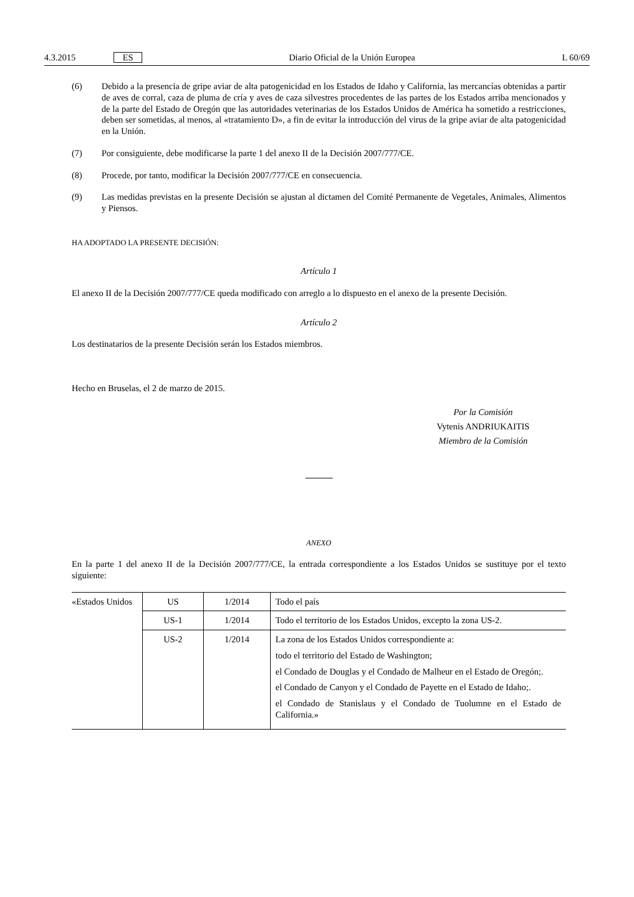4.3.2015 ES Diario Oficial de la Unión Europea L 60/69
(6) Debido a la presencia de gripe aviar de alta patogenicidad en los Estados de Idaho y California, las mercancías obtenidas a partir de aves de corral, caza de pluma de cría y aves de caza silvestres procedentes de las partes de los Estados arriba mencionados y de la parte del Estado de Oregón que las autoridades veterinarias de los Estados Unidos de América ha sometido a restricciones, deben ser sometidas, al menos, al «tratamiento D», a fin de evitar la introducción del virus de la gripe aviar de alta patogenicidad en la Unión.
(7) Por consiguiente, debe modificarse la parte 1 del anexo II de la Decisión 2007/777/CE.
(8) Procede, por tanto, modificar la Decisión 2007/777/CE en consecuencia.
(9) Las medidas previstas en la presente Decisión se ajustan al dictamen del Comité Permanente de Vegetales, Animales, Alimentos y Piensos.
HA ADOPTADO LA PRESENTE DECISIÓN:
Artículo 1
El anexo II de la Decisión 2007/777/CE queda modificado con arreglo a lo dispuesto en el anexo de la presente Decisión.
Artículo 2
Los destinatarios de la presente Decisión serán los Estados miembros.
Hecho en Bruselas, el 2 de marzo de 2015.
Por la Comisión
Vytenis ANDRIUKAITIS
Miembro de la Comisión
ANEXO
En la parte 1 del anexo II de la Decisión 2007/777/CE, la entrada correspondiente a los Estados Unidos se sustituye por el texto siguiente:
| «Estados Unidos | US | 1/2014 | Todo el país |
| | US-1 | 1/2014 | Todo el territorio de los Estados Unidos, excepto la zona US-2. |
| | US-2 | 1/2014 | La zona de los Estados Unidos correspondiente a: todo el territorio del Estado de Washington; el Condado de Douglas y el Condado de Malheur en el Estado de Oregón;. el Condado de Canyon y el Condado de Payette en el Estado de Idaho;. el Condado de Stanislaus y el Condado de Tuolumne en el Estado de California.» |